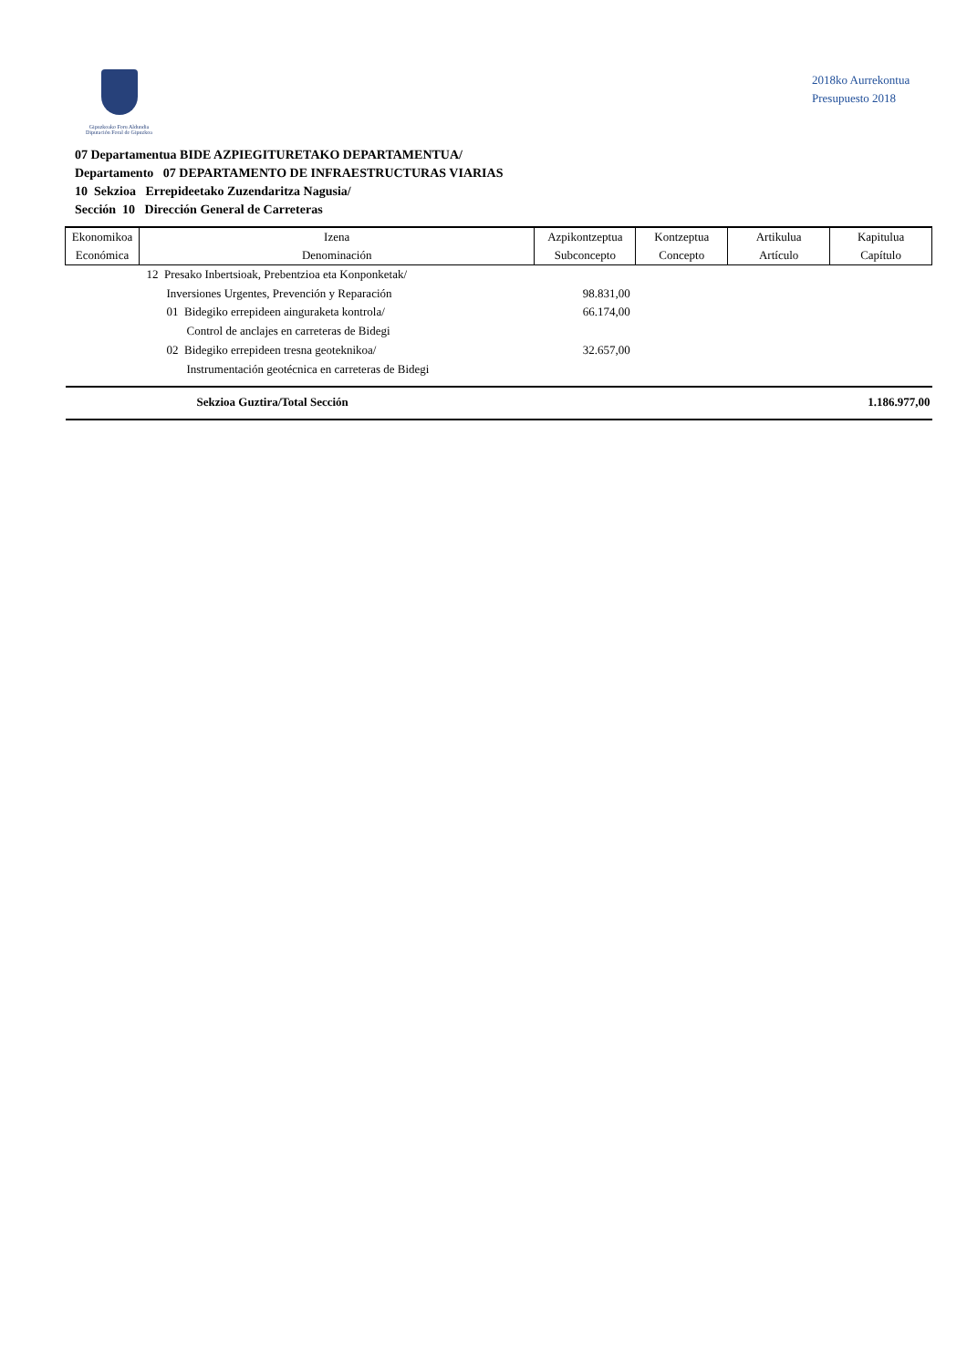Gipuzkoako Foru Aldundia
Diputación Foral de Gipuzkoa
2018ko Aurrekontua
Presupuesto 2018
07 Departamentua BIDE AZPIEGITURETAKO DEPARTAMENTUA/
Departamento 07 DEPARTAMENTO DE INFRAESTRUCTURAS VIARIAS
10 Sekzioa Errepideetako Zuzendaritza Nagusia/
Sección 10 Dirección General de Carreteras
| Ekonomikoa Económica | Izena Denominación | Azpikontzeptua Subconcepto | Kontzeptua Concepto | Artikulua Artículo | Kapitulua Capítulo |
| --- | --- | --- | --- | --- | --- |
| | 12 Presako Inbertsioak, Prebentzioa eta Konponketak/ | | | | |
| | Inversiones Urgentes, Prevención y Reparación | 98.831,00 | | | |
| | 01 Bidegiko errepideen ainguraketa kontrola/ | 66.174,00 | | | |
| | Control de anclajes en carreteras de Bidegi | | | | |
| | 02 Bidegiko errepideen tresna geoteknikoa/ | 32.657,00 | | | |
| | Instrumentación geotécnica en carreteras de Bidegi | | | | |
| | Sekzioa Guztira/Total Sección | | | | 1.186.977,00 |